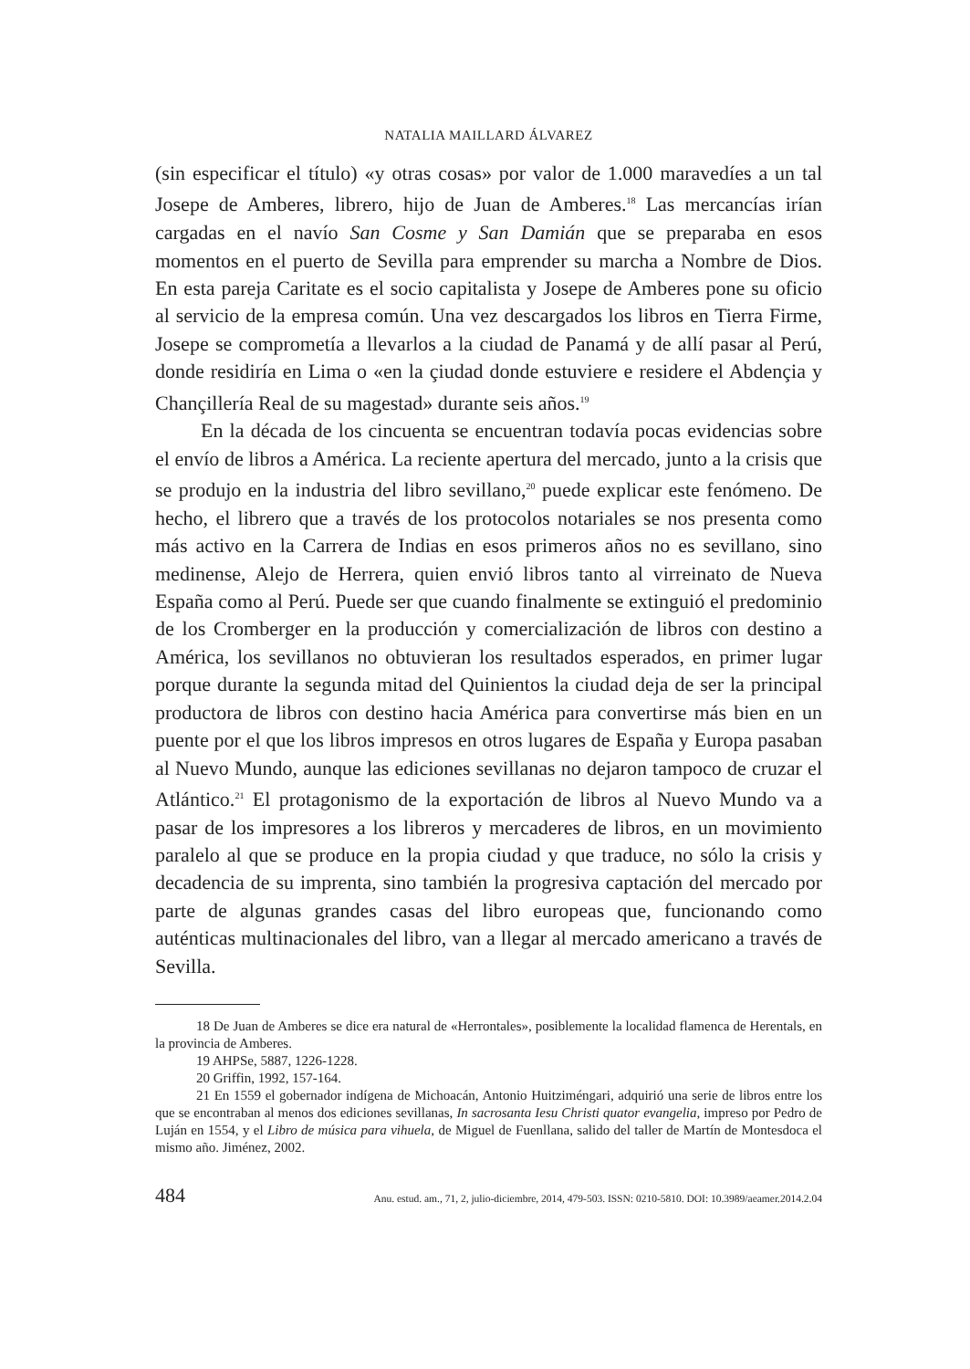NATALIA MAILLARD ÁLVAREZ
(sin especificar el título) «y otras cosas» por valor de 1.000 maravedíes a un tal Josepe de Amberes, librero, hijo de Juan de Amberes.<sup>18</sup> Las mercancías irían cargadas en el navío San Cosme y San Damián que se preparaba en esos momentos en el puerto de Sevilla para emprender su marcha a Nombre de Dios. En esta pareja Caritate es el socio capitalista y Josepe de Amberes pone su oficio al servicio de la empresa común. Una vez descargados los libros en Tierra Firme, Josepe se comprometía a llevarlos a la ciudad de Panamá y de allí pasar al Perú, donde residiría en Lima o «en la çiudad donde estuviere e residere el Abdençia y Chançillería Real de su magestad» durante seis años.<sup>19</sup>
En la década de los cincuenta se encuentran todavía pocas evidencias sobre el envío de libros a América. La reciente apertura del mercado, junto a la crisis que se produjo en la industria del libro sevillano,<sup>20</sup> puede explicar este fenómeno. De hecho, el librero que a través de los protocolos notariales se nos presenta como más activo en la Carrera de Indias en esos primeros años no es sevillano, sino medinense, Alejo de Herrera, quien envió libros tanto al virreinato de Nueva España como al Perú. Puede ser que cuando finalmente se extinguió el predominio de los Cromberger en la producción y comercialización de libros con destino a América, los sevillanos no obtuvieran los resultados esperados, en primer lugar porque durante la segunda mitad del Quinientos la ciudad deja de ser la principal productora de libros con destino hacia América para convertirse más bien en un puente por el que los libros impresos en otros lugares de España y Europa pasaban al Nuevo Mundo, aunque las ediciones sevillanas no dejaron tampoco de cruzar el Atlántico.<sup>21</sup> El protagonismo de la exportación de libros al Nuevo Mundo va a pasar de los impresores a los libreros y mercaderes de libros, en un movimiento paralelo al que se produce en la propia ciudad y que traduce, no sólo la crisis y decadencia de su imprenta, sino también la progresiva captación del mercado por parte de algunas grandes casas del libro europeas que, funcionando como auténticas multinacionales del libro, van a llegar al mercado americano a través de Sevilla.
18 De Juan de Amberes se dice era natural de «Herrontales», posiblemente la localidad flamenca de Herentals, en la provincia de Amberes.
19 AHPSe, 5887, 1226-1228.
20 Griffin, 1992, 157-164.
21 En 1559 el gobernador indígena de Michoacán, Antonio Huitziméngari, adquirió una serie de libros entre los que se encontraban al menos dos ediciones sevillanas, In sacrosanta Iesu Christi quator evangelia, impreso por Pedro de Luján en 1554, y el Libro de música para vihuela, de Miguel de Fuenllana, salido del taller de Martín de Montesdoca el mismo año. Jiménez, 2002.
484 Anu. estud. am., 71, 2, julio-diciembre, 2014, 479-503. ISSN: 0210-5810. DOI: 10.3989/aeamer.2014.2.04